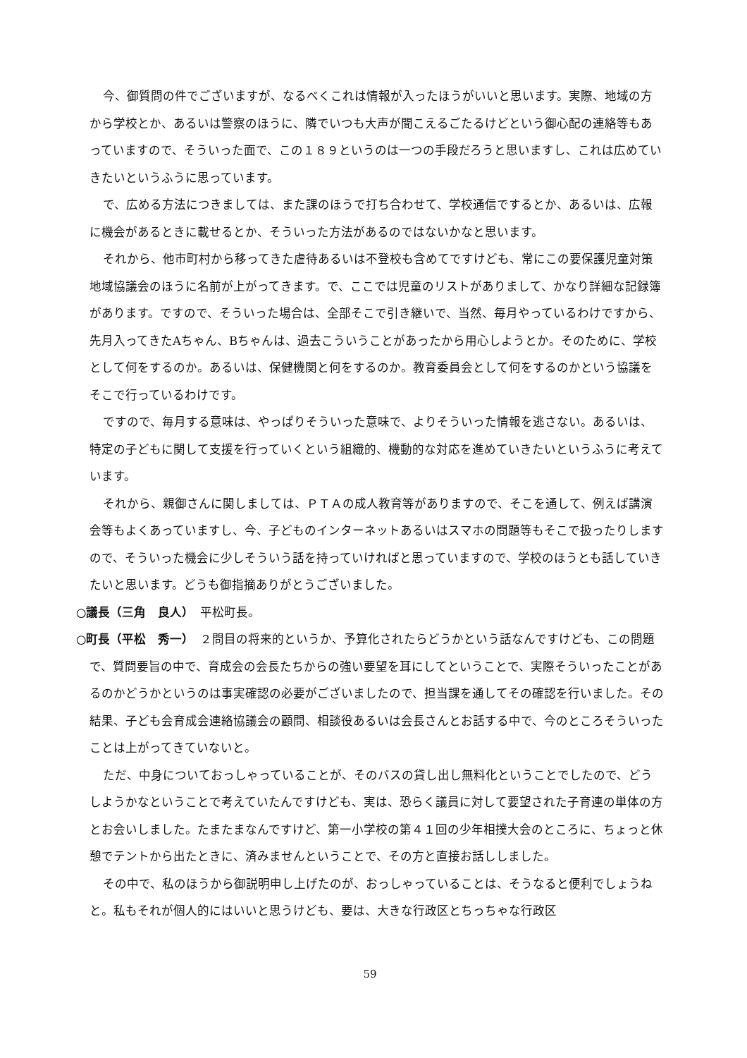今、御質問の件でございますが、なるべくこれは情報が入ったほうがいいと思います。実際、地域の方から学校とか、あるいは警察のほうに、隣でいつも大声が聞こえるごたるけどという御心配の連絡等もあっていますので、そういった面で、この１８９というのは一つの手段だろうと思いますし、これは広めていきたいというふうに思っています。
で、広める方法につきましては、また課のほうで打ち合わせて、学校通信でするとか、あるいは、広報に機会があるときに載せるとか、そういった方法があるのではないかなと思います。
それから、他市町村から移ってきた虐待あるいは不登校も含めてですけども、常にこの要保護児童対策地域協議会のほうに名前が上がってきます。で、ここでは児童のリストがありまして、かなり詳細な記録簿があります。ですので、そういった場合は、全部そこで引き継いで、当然、毎月やっているわけですから、先月入ってきたAちゃん、Bちゃんは、過去こういうことがあったから用心しようとか。そのために、学校として何をするのか。あるいは、保健機関と何をするのか。教育委員会として何をするのかという協議をそこで行っているわけです。
ですので、毎月する意味は、やっぱりそういった意味で、よりそういった情報を逃さない。あるいは、特定の子どもに関して支援を行っていくという組織的、機動的な対応を進めていきたいというふうに考えています。
それから、親御さんに関しましては、ＰＴＡの成人教育等がありますので、そこを通して、例えば講演会等もよくあっていますし、今、子どものインターネットあるいはスマホの問題等もそこで扱ったりしますので、そういった機会に少しそういう話を持っていければと思っていますので、学校のほうとも話していきたいと思います。どうも御指摘ありがとうございました。
○議長（三角　良人）　平松町長。
○町長（平松　秀一）　２問目の将来的というか、予算化されたらどうかという話なんですけども、この問題で、質問要旨の中で、育成会の会長たちからの強い要望を耳にしてということで、実際そういったことがあるのかどうかというのは事実確認の必要がございましたので、担当課を通してその確認を行いました。その結果、子ども会育成会連絡協議会の顧問、相談役あるいは会長さんとお話する中で、今のところそういったことは上がってきていないと。
ただ、中身についておっしゃっていることが、そのバスの貸し出し無料化ということでしたので、どうしようかなということで考えていたんですけども、実は、恐らく議員に対して要望された子育連の単体の方とお会いしました。たまたまなんですけど、第一小学校の第４１回の少年相撲大会のところに、ちょっと休憩でテントから出たときに、済みませんということで、その方と直接お話ししました。
その中で、私のほうから御説明申し上げたのが、おっしゃっていることは、そうなると便利でしょうねと。私もそれが個人的にはいいと思うけども、要は、大きな行政区とちっちゃな行政区
59